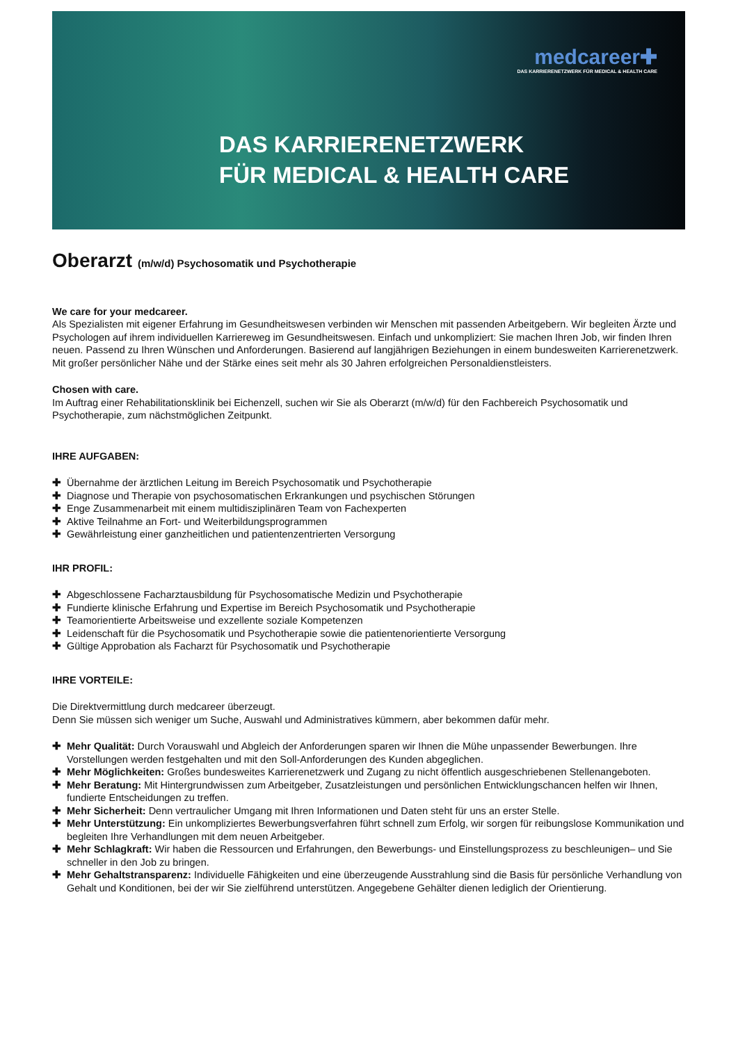medcareer✚
DAS KARRIERENETZWERK FÜR MEDICAL & HEALTH CARE
DAS KARRIERENETZWERK
FÜR MEDICAL & HEALTH CARE
Oberarzt (m/w/d) Psychosomatik und Psychotherapie
We care for your medcareer.
Als Spezialisten mit eigener Erfahrung im Gesundheitswesen verbinden wir Menschen mit passenden Arbeitgebern. Wir begleiten Ärzte und Psychologen auf ihrem individuellen Karriereweg im Gesundheitswesen. Einfach und unkompliziert: Sie machen Ihren Job, wir finden Ihren neuen. Passend zu Ihren Wünschen und Anforderungen. Basierend auf langjährigen Beziehungen in einem bundesweiten Karrierenetzwerk. Mit großer persönlicher Nähe und der Stärke eines seit mehr als 30 Jahren erfolgreichen Personaldienstleisters.
Chosen with care.
Im Auftrag einer Rehabilitationsklinik bei Eichenzell, suchen wir Sie als Oberarzt (m/w/d) für den Fachbereich Psychosomatik und Psychotherapie, zum nächstmöglichen Zeitpunkt.
IHRE AUFGABEN:
✚ Übernahme der ärztlichen Leitung im Bereich Psychosomatik und Psychotherapie
✚ Diagnose und Therapie von psychosomatischen Erkrankungen und psychischen Störungen
✚ Enge Zusammenarbeit mit einem multidisziplinären Team von Fachexperten
✚ Aktive Teilnahme an Fort- und Weiterbildungsprogrammen
✚ Gewährleistung einer ganzheitlichen und patientenzentrierten Versorgung
IHR PROFIL:
✚ Abgeschlossene Facharztausbildung für Psychosomatische Medizin und Psychotherapie
✚ Fundierte klinische Erfahrung und Expertise im Bereich Psychosomatik und Psychotherapie
✚ Teamorientierte Arbeitsweise und exzellente soziale Kompetenzen
✚ Leidenschaft für die Psychosomatik und Psychotherapie sowie die patientenorientierte Versorgung
✚ Gültige Approbation als Facharzt für Psychosomatik und Psychotherapie
IHRE VORTEILE:
Die Direktvermittlung durch medcareer überzeugt.
Denn Sie müssen sich weniger um Suche, Auswahl und Administratives kümmern, aber bekommen dafür mehr.
✚ Mehr Qualität: Durch Vorauswahl und Abgleich der Anforderungen sparen wir Ihnen die Mühe unpassender Bewerbungen. Ihre Vorstellungen werden festgehalten und mit den Soll-Anforderungen des Kunden abgeglichen.
✚ Mehr Möglichkeiten: Großes bundesweites Karrierenetzwerk und Zugang zu nicht öffentlich ausgeschriebenen Stellenangeboten.
✚ Mehr Beratung: Mit Hintergrundwissen zum Arbeitgeber, Zusatzleistungen und persönlichen Entwicklungschancen helfen wir Ihnen, fundierte Entscheidungen zu treffen.
✚ Mehr Sicherheit: Denn vertraulicher Umgang mit Ihren Informationen und Daten steht für uns an erster Stelle.
✚ Mehr Unterstützung: Ein unkompliziertes Bewerbungsverfahren führt schnell zum Erfolg, wir sorgen für reibungslose Kommunikation und begleiten Ihre Verhandlungen mit dem neuen Arbeitgeber.
✚ Mehr Schlagkraft: Wir haben die Ressourcen und Erfahrungen, den Bewerbungs- und Einstellungsprozess zu beschleunigen– und Sie schneller in den Job zu bringen.
✚ Mehr Gehaltstransparenz: Individuelle Fähigkeiten und eine überzeugende Ausstrahlung sind die Basis für persönliche Verhandlung von Gehalt und Konditionen, bei der wir Sie zielführend unterstützen. Angegebene Gehälter dienen lediglich der Orientierung.